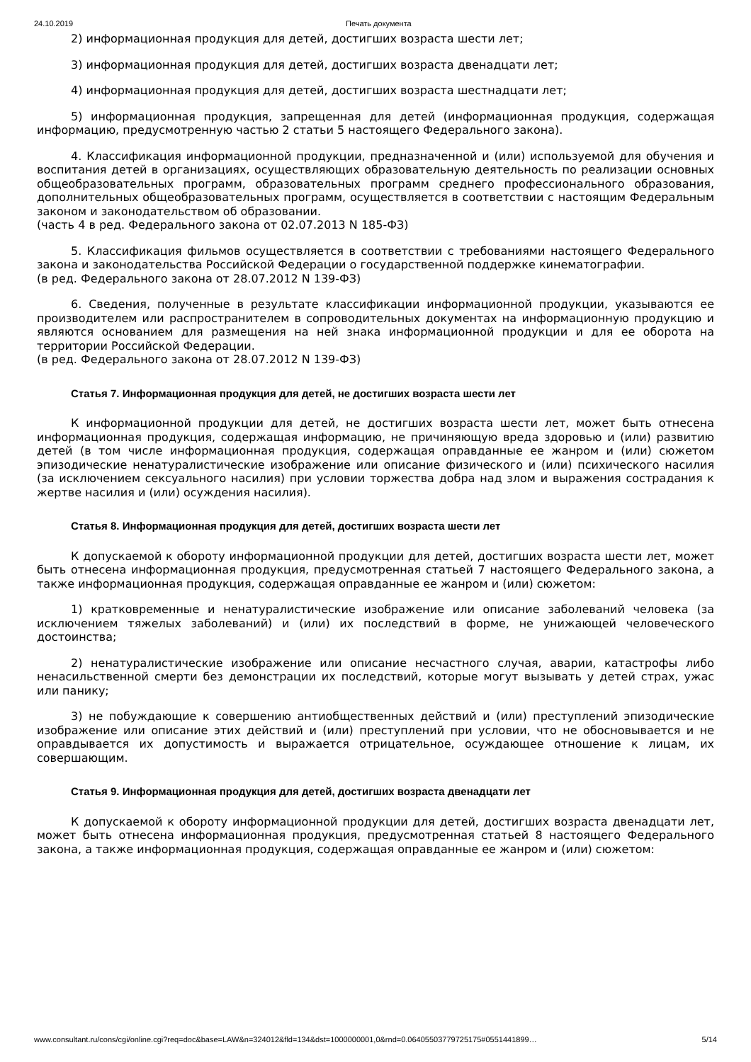24.10.2019 Печать документа
2) информационная продукция для детей, достигших возраста шести лет;
3) информационная продукция для детей, достигших возраста двенадцати лет;
4) информационная продукция для детей, достигших возраста шестнадцати лет;
5) информационная продукция, запрещенная для детей (информационная продукция, содержащая информацию, предусмотренную частью 2 статьи 5 настоящего Федерального закона).
4. Классификация информационной продукции, предназначенной и (или) используемой для обучения и воспитания детей в организациях, осуществляющих образовательную деятельность по реализации основных общеобразовательных программ, образовательных программ среднего профессионального образования, дополнительных общеобразовательных программ, осуществляется в соответствии с настоящим Федеральным законом и законодательством об образовании.
(часть 4 в ред. Федерального закона от 02.07.2013 N 185-ФЗ)
5. Классификация фильмов осуществляется в соответствии с требованиями настоящего Федерального закона и законодательства Российской Федерации о государственной поддержке кинематографии.
(в ред. Федерального закона от 28.07.2012 N 139-ФЗ)
6. Сведения, полученные в результате классификации информационной продукции, указываются ее производителем или распространителем в сопроводительных документах на информационную продукцию и являются основанием для размещения на ней знака информационной продукции и для ее оборота на территории Российской Федерации.
(в ред. Федерального закона от 28.07.2012 N 139-ФЗ)
Статья 7. Информационная продукция для детей, не достигших возраста шести лет
К информационной продукции для детей, не достигших возраста шести лет, может быть отнесена информационная продукция, содержащая информацию, не причиняющую вреда здоровью и (или) развитию детей (в том числе информационная продукция, содержащая оправданные ее жанром и (или) сюжетом эпизодические ненатуралистические изображение или описание физического и (или) психического насилия (за исключением сексуального насилия) при условии торжества добра над злом и выражения сострадания к жертве насилия и (или) осуждения насилия).
Статья 8. Информационная продукция для детей, достигших возраста шести лет
К допускаемой к обороту информационной продукции для детей, достигших возраста шести лет, может быть отнесена информационная продукция, предусмотренная статьей 7 настоящего Федерального закона, а также информационная продукция, содержащая оправданные ее жанром и (или) сюжетом:
1) кратковременные и ненатуралистические изображение или описание заболеваний человека (за исключением тяжелых заболеваний) и (или) их последствий в форме, не унижающей человеческого достоинства;
2) ненатуралистические изображение или описание несчастного случая, аварии, катастрофы либо ненасильственной смерти без демонстрации их последствий, которые могут вызывать у детей страх, ужас или панику;
3) не побуждающие к совершению антиобщественных действий и (или) преступлений эпизодические изображение или описание этих действий и (или) преступлений при условии, что не обосновывается и не оправдывается их допустимость и выражается отрицательное, осуждающее отношение к лицам, их совершающим.
Статья 9. Информационная продукция для детей, достигших возраста двенадцати лет
К допускаемой к обороту информационной продукции для детей, достигших возраста двенадцати лет, может быть отнесена информационная продукция, предусмотренная статьей 8 настоящего Федерального закона, а также информационная продукция, содержащая оправданные ее жанром и (или) сюжетом:
www.consultant.ru/cons/cgi/online.cgi?req=doc&base=LAW&n=324012&fld=134&dst=1000000001,0&rnd=0.06405503779725175#0551441899… 5/14